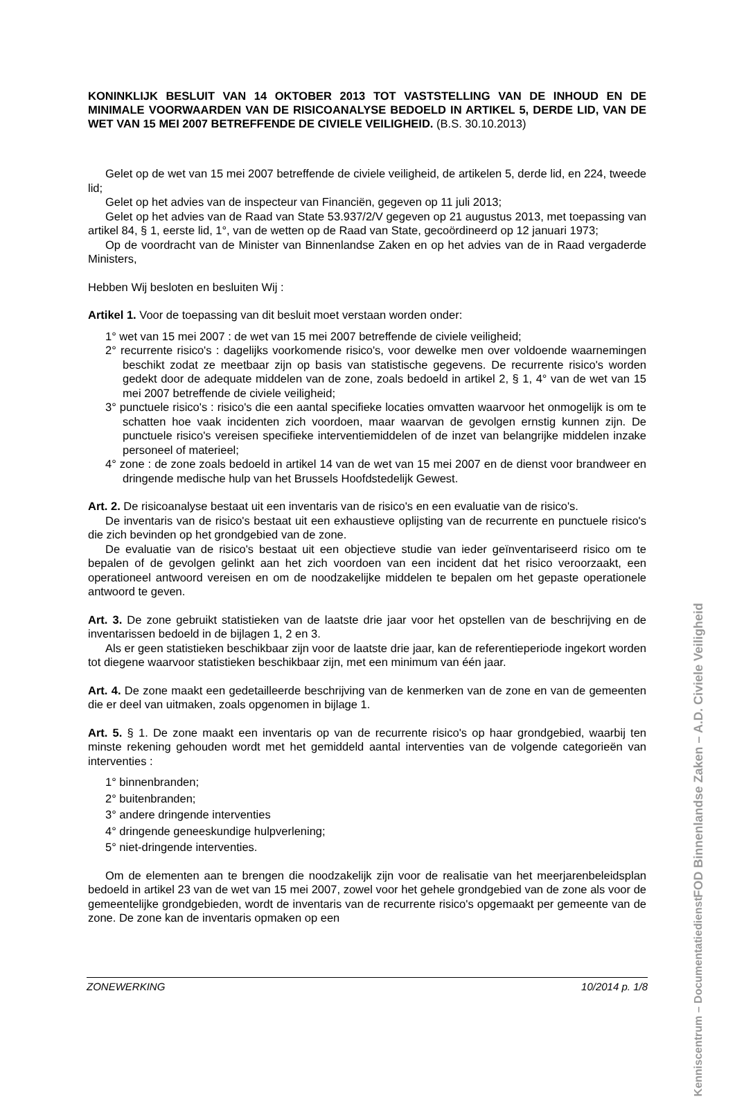KONINKLIJK BESLUIT VAN 14 OKTOBER 2013 TOT VASTSTELLING VAN DE INHOUD EN DE MINIMALE VOORWAARDEN VAN DE RISICOANALYSE BEDOELD IN ARTIKEL 5, DERDE LID, VAN DE WET VAN 15 MEI 2007 BETREFFENDE DE CIVIELE VEILIGHEID. (B.S. 30.10.2013)
Gelet op de wet van 15 mei 2007 betreffende de civiele veiligheid, de artikelen 5, derde lid, en 224, tweede lid;
Gelet op het advies van de inspecteur van Financiën, gegeven op 11 juli 2013;
Gelet op het advies van de Raad van State 53.937/2/V gegeven op 21 augustus 2013, met toepassing van artikel 84, § 1, eerste lid, 1°, van de wetten op de Raad van State, gecoördineerd op 12 januari 1973;
Op de voordracht van de Minister van Binnenlandse Zaken en op het advies van de in Raad vergaderde Ministers,
Hebben Wij besloten en besluiten Wij :
Artikel 1. Voor de toepassing van dit besluit moet verstaan worden onder:
1° wet van 15 mei 2007 : de wet van 15 mei 2007 betreffende de civiele veiligheid;
2° recurrente risico's : dagelijks voorkomende risico's, voor dewelke men over voldoende waarnemingen beschikt zodat ze meetbaar zijn op basis van statistische gegevens. De recurrente risico's worden gedekt door de adequate middelen van de zone, zoals bedoeld in artikel 2, § 1, 4° van de wet van 15 mei 2007 betreffende de civiele veiligheid;
3° punctuele risico's : risico's die een aantal specifieke locaties omvatten waarvoor het onmogelijk is om te schatten hoe vaak incidenten zich voordoen, maar waarvan de gevolgen ernstig kunnen zijn. De punctuele risico's vereisen specifieke interventiemiddelen of de inzet van belangrijke middelen inzake personeel of materieel;
4° zone : de zone zoals bedoeld in artikel 14 van de wet van 15 mei 2007 en de dienst voor brandweer en dringende medische hulp van het Brussels Hoofdstedelijk Gewest.
Art. 2. De risicoanalyse bestaat uit een inventaris van de risico's en een evaluatie van de risico's.
De inventaris van de risico's bestaat uit een exhaustieve oplijsting van de recurrente en punctuele risico's die zich bevinden op het grondgebied van de zone.
De evaluatie van de risico's bestaat uit een objectieve studie van ieder geïnventariseerd risico om te bepalen of de gevolgen gelinkt aan het zich voordoen van een incident dat het risico veroorzaakt, een operationeel antwoord vereisen en om de noodzakelijke middelen te bepalen om het gepaste operationele antwoord te geven.
Art. 3. De zone gebruikt statistieken van de laatste drie jaar voor het opstellen van de beschrijving en de inventarissen bedoeld in de bijlagen 1, 2 en 3.
Als er geen statistieken beschikbaar zijn voor de laatste drie jaar, kan de referentieperiode ingekort worden tot diegene waarvoor statistieken beschikbaar zijn, met een minimum van één jaar.
Art. 4. De zone maakt een gedetailleerde beschrijving van de kenmerken van de zone en van de gemeenten die er deel van uitmaken, zoals opgenomen in bijlage 1.
Art. 5. § 1. De zone maakt een inventaris op van de recurrente risico's op haar grondgebied, waarbij ten minste rekening gehouden wordt met het gemiddeld aantal interventies van de volgende categorieën van interventies :
1° binnenbranden;
2° buitenbranden;
3° andere dringende interventies
4° dringende geneeskundige hulpverlening;
5° niet-dringende interventies.
Om de elementen aan te brengen die noodzakelijk zijn voor de realisatie van het meerjarenbeleidsplan bedoeld in artikel 23 van de wet van 15 mei 2007, zowel voor het gehele grondgebied van de zone als voor de gemeentelijke grondgebieden, wordt de inventaris van de recurrente risico's opgemaakt per gemeente van de zone. De zone kan de inventaris opmaken op een
FOD Binnenlandse Zaken – A.D. Civiele Veiligheid
Kenniscentrum – Documentatiedienst
ZONEWERKING 10/2014 p. 1/8